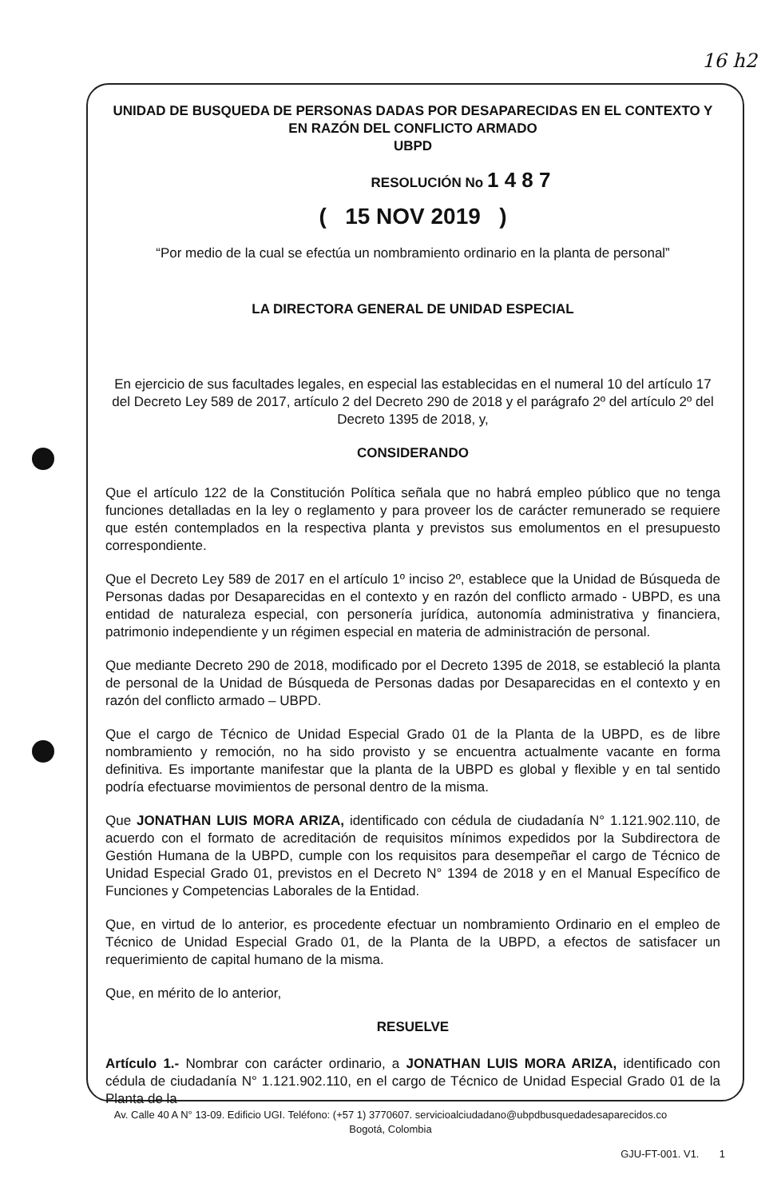16 h2
UNIDAD DE BUSQUEDA DE PERSONAS DADAS POR DESAPARECIDAS EN EL CONTEXTO Y EN RAZÓN DEL CONFLICTO ARMADO
UBPD
RESOLUCIÓN No 1 4 8 7
( 15 NOV 2019 )
“Por medio de la cual se efectúa un nombramiento ordinario en la planta de personal”
LA DIRECTORA GENERAL DE UNIDAD ESPECIAL
En ejercicio de sus facultades legales, en especial las establecidas en el numeral 10 del artículo 17 del Decreto Ley 589 de 2017, artículo 2 del Decreto 290 de 2018 y el parágrafo 2º del artículo 2º del Decreto 1395 de 2018, y,
CONSIDERANDO
Que el artículo 122 de la Constitución Política señala que no habrá empleo público que no tenga funciones detalladas en la ley o reglamento y para proveer los de carácter remunerado se requiere que estén contemplados en la respectiva planta y previstos sus emolumentos en el presupuesto correspondiente.
Que el Decreto Ley 589 de 2017 en el artículo 1º inciso 2º, establece que la Unidad de Búsqueda de Personas dadas por Desaparecidas en el contexto y en razón del conflicto armado - UBPD, es una entidad de naturaleza especial, con personería jurídica, autonomía administrativa y financiera, patrimonio independiente y un régimen especial en materia de administración de personal.
Que mediante Decreto 290 de 2018, modificado por el Decreto 1395 de 2018, se estableció la planta de personal de la Unidad de Búsqueda de Personas dadas por Desaparecidas en el contexto y en razón del conflicto armado – UBPD.
Que el cargo de Técnico de Unidad Especial Grado 01 de la Planta de la UBPD, es de libre nombramiento y remoción, no ha sido provisto y se encuentra actualmente vacante en forma definitiva. Es importante manifestar que la planta de la UBPD es global y flexible y en tal sentido podría efectuarse movimientos de personal dentro de la misma.
Que JONATHAN LUIS MORA ARIZA, identificado con cédula de ciudadanía N° 1.121.902.110, de acuerdo con el formato de acreditación de requisitos mínimos expedidos por la Subdirectora de Gestión Humana de la UBPD, cumple con los requisitos para desempeñar el cargo de Técnico de Unidad Especial Grado 01, previstos en el Decreto N° 1394 de 2018 y en el Manual Específico de Funciones y Competencias Laborales de la Entidad.
Que, en virtud de lo anterior, es procedente efectuar un nombramiento Ordinario en el empleo de Técnico de Unidad Especial Grado 01, de la Planta de la UBPD, a efectos de satisfacer un requerimiento de capital humano de la misma.
Que, en mérito de lo anterior,
RESUELVE
Artículo 1.- Nombrar con carácter ordinario, a JONATHAN LUIS MORA ARIZA, identificado con cédula de ciudadanía N° 1.121.902.110, en el cargo de Técnico de Unidad Especial Grado 01 de la Planta de la
Av. Calle 40 A N° 13-09. Edificio UGI. Teléfono: (+57 1) 3770607. servicioalciudadano@ubpdbusquedadesaparecidos.co
Bogotá, Colombia
GJU-FT-001. V1. 1